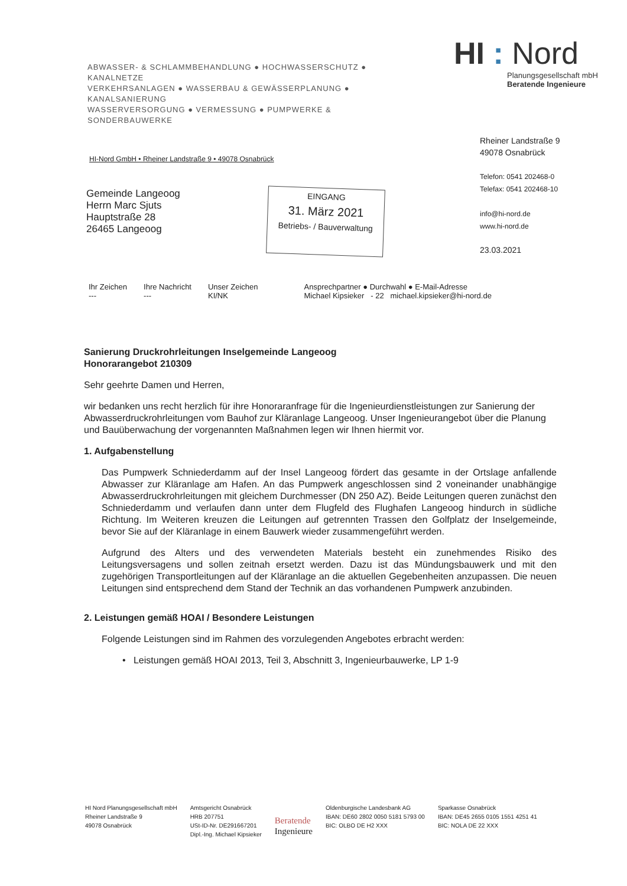ABWASSER- & SCHLAMMBEHANDLUNG ● HOCHWASSERSCHUTZ ● KANALNETZE
VERKEHRSANLAGEN ● WASSERBAU & GEWÄSSERPLANUNG ● KANALSANIERUNG
WASSERVERSORGUNG ● VERMESSUNG ● PUMPWERKE & SONDERBAUWERKE
HI : Nord
Planungsgesellschaft mbH
Beratende Ingenieure
Rheiner Landstraße 9
49078 Osnabrück
Telefon: 0541 202468-0
Telefax: 0541 202468-10
info@hi-nord.de
www.hi-nord.de
23.03.2021
HI-Nord GmbH • Rheiner Landstraße 9 • 49078 Osnabrück
Gemeinde Langeoog
Herrn Marc Sjuts
Hauptstraße 28
26465 Langeoog
EINGANG
31. März 2021
Betriebs- / Bauverwaltung
Ihr Zeichen
---
Ihre Nachricht
---
Unser Zeichen
KI/NK
Ansprechpartner ● Durchwahl ● E-Mail-Adresse
Michael Kipsieker - 22 michael.kipsieker@hi-nord.de
Sanierung Druckrohrleitungen Inselgemeinde Langeoog
Honorarangebot 210309
Sehr geehrte Damen und Herren,
wir bedanken uns recht herzlich für ihre Honoraranfrage für die Ingenieurdienstleistungen zur Sanierung der Abwasserdruckrohrleitungen vom Bauhof zur Kläranlage Langeoog. Unser Ingenieurangebot über die Planung und Bauüberwachung der vorgenannten Maßnahmen legen wir Ihnen hiermit vor.
1. Aufgabenstellung
Das Pumpwerk Schniederdamm auf der Insel Langeoog fördert das gesamte in der Ortslage anfallende Abwasser zur Kläranlage am Hafen. An das Pumpwerk angeschlossen sind 2 voneinander unabhängige Abwasserdruckrohrleitungen mit gleichem Durchmesser (DN 250 AZ). Beide Leitungen queren zunächst den Schniederdamm und verlaufen dann unter dem Flugfeld des Flughafen Langeoog hindurch in südliche Richtung. Im Weiteren kreuzen die Leitungen auf getrennten Trassen den Golfplatz der Inselgemeinde, bevor Sie auf der Kläranlage in einem Bauwerk wieder zusammengeführt werden.
Aufgrund des Alters und des verwendeten Materials besteht ein zunehmendes Risiko des Leitungsversagens und sollen zeitnah ersetzt werden. Dazu ist das Mündungsbauwerk und mit den zugehörigen Transportleitungen auf der Kläranlage an die aktuellen Gegebenheiten anzupassen. Die neuen Leitungen sind entsprechend dem Stand der Technik an das vorhandenen Pumpwerk anzubinden.
2. Leistungen gemäß HOAI / Besondere Leistungen
Folgende Leistungen sind im Rahmen des vorzulegenden Angebotes erbracht werden:
• Leistungen gemäß HOAI 2013, Teil 3, Abschnitt 3, Ingenieurbauwerke, LP 1-9
HI Nord Planungsgesellschaft mbH
Rheiner Landstraße 9
49078 Osnabrück
Amtsgericht Osnabrück
HRB 207751
USt-ID-Nr. DE291667201
Dipl.-Ing. Michael Kipsieker
Beratende
Ingenieure
Oldenburgische Landesbank AG
IBAN: DE60 2802 0050 5181 5793 00
BIC: OLBO DE H2 XXX
Sparkasse Osnabrück
IBAN: DE45 2655 0105 1551 4251 41
BIC: NOLA DE 22 XXX